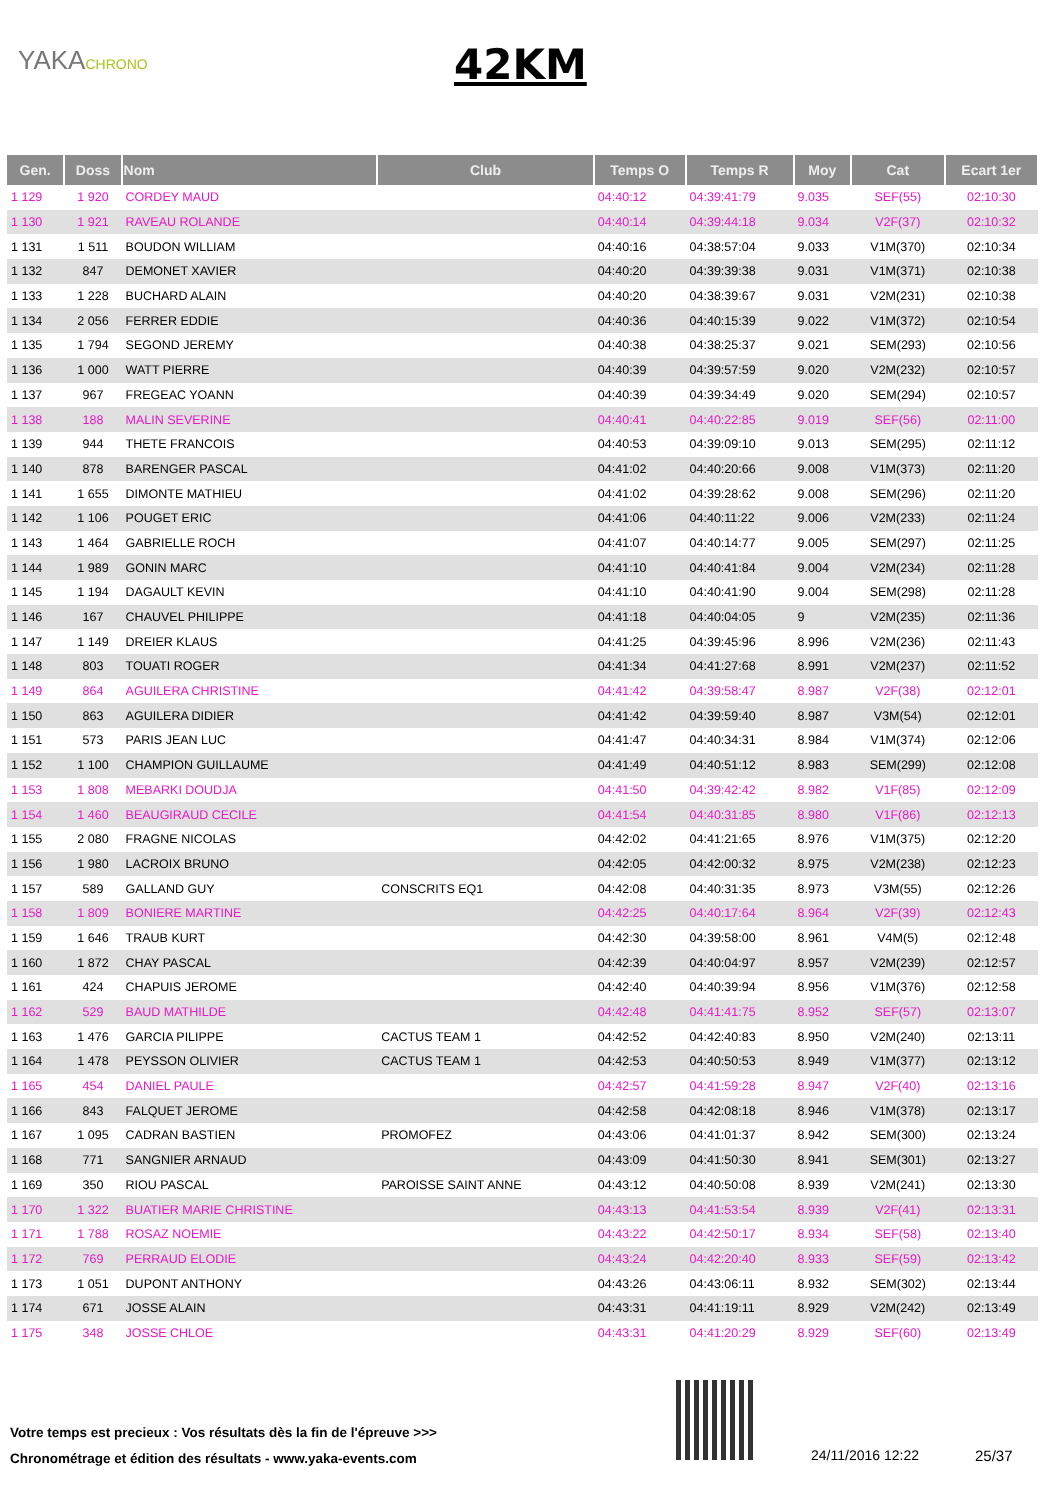YAKACHRONO 42KM
| Gen. | Doss | Nom | Club | Temps O | Temps R | Moy | Cat | Ecart 1er |
| --- | --- | --- | --- | --- | --- | --- | --- | --- |
| 1 129 | 1 920 | CORDEY MAUD | | 04:40:12 | 04:39:41:79 | 9.035 | SEF(55) | 02:10:30 |
| 1 130 | 1 921 | RAVEAU ROLANDE | | 04:40:14 | 04:39:44:18 | 9.034 | V2F(37) | 02:10:32 |
| 1 131 | 1 511 | BOUDON WILLIAM | | 04:40:16 | 04:38:57:04 | 9.033 | V1M(370) | 02:10:34 |
| 1 132 | 847 | DEMONET XAVIER | | 04:40:20 | 04:39:39:38 | 9.031 | V1M(371) | 02:10:38 |
| 1 133 | 1 228 | BUCHARD ALAIN | | 04:40:20 | 04:38:39:67 | 9.031 | V2M(231) | 02:10:38 |
| 1 134 | 2 056 | FERRER EDDIE | | 04:40:36 | 04:40:15:39 | 9.022 | V1M(372) | 02:10:54 |
| 1 135 | 1 794 | SEGOND JEREMY | | 04:40:38 | 04:38:25:37 | 9.021 | SEM(293) | 02:10:56 |
| 1 136 | 1 000 | WATT PIERRE | | 04:40:39 | 04:39:57:59 | 9.020 | V2M(232) | 02:10:57 |
| 1 137 | 967 | FREGEAC YOANN | | 04:40:39 | 04:39:34:49 | 9.020 | SEM(294) | 02:10:57 |
| 1 138 | 188 | MALIN SEVERINE | | 04:40:41 | 04:40:22:85 | 9.019 | SEF(56) | 02:11:00 |
| 1 139 | 944 | THETE FRANCOIS | | 04:40:53 | 04:39:09:10 | 9.013 | SEM(295) | 02:11:12 |
| 1 140 | 878 | BARENGER PASCAL | | 04:41:02 | 04:40:20:66 | 9.008 | V1M(373) | 02:11:20 |
| 1 141 | 1 655 | DIMONTE MATHIEU | | 04:41:02 | 04:39:28:62 | 9.008 | SEM(296) | 02:11:20 |
| 1 142 | 1 106 | POUGET ERIC | | 04:41:06 | 04:40:11:22 | 9.006 | V2M(233) | 02:11:24 |
| 1 143 | 1 464 | GABRIELLE ROCH | | 04:41:07 | 04:40:14:77 | 9.005 | SEM(297) | 02:11:25 |
| 1 144 | 1 989 | GONIN MARC | | 04:41:10 | 04:40:41:84 | 9.004 | V2M(234) | 02:11:28 |
| 1 145 | 1 194 | DAGAULT KEVIN | | 04:41:10 | 04:40:41:90 | 9.004 | SEM(298) | 02:11:28 |
| 1 146 | 167 | CHAUVEL PHILIPPE | | 04:41:18 | 04:40:04:05 | 9 | V2M(235) | 02:11:36 |
| 1 147 | 1 149 | DREIER KLAUS | | 04:41:25 | 04:39:45:96 | 8.996 | V2M(236) | 02:11:43 |
| 1 148 | 803 | TOUATI ROGER | | 04:41:34 | 04:41:27:68 | 8.991 | V2M(237) | 02:11:52 |
| 1 149 | 864 | AGUILERA CHRISTINE | | 04:41:42 | 04:39:58:47 | 8.987 | V2F(38) | 02:12:01 |
| 1 150 | 863 | AGUILERA DIDIER | | 04:41:42 | 04:39:59:40 | 8.987 | V3M(54) | 02:12:01 |
| 1 151 | 573 | PARIS JEAN LUC | | 04:41:47 | 04:40:34:31 | 8.984 | V1M(374) | 02:12:06 |
| 1 152 | 1 100 | CHAMPION GUILLAUME | | 04:41:49 | 04:40:51:12 | 8.983 | SEM(299) | 02:12:08 |
| 1 153 | 1 808 | MEBARKI DOUDJA | | 04:41:50 | 04:39:42:42 | 8.982 | V1F(85) | 02:12:09 |
| 1 154 | 1 460 | BEAUGIRAUD CECILE | | 04:41:54 | 04:40:31:85 | 8.980 | V1F(86) | 02:12:13 |
| 1 155 | 2 080 | FRAGNE NICOLAS | | 04:42:02 | 04:41:21:65 | 8.976 | V1M(375) | 02:12:20 |
| 1 156 | 1 980 | LACROIX BRUNO | | 04:42:05 | 04:42:00:32 | 8.975 | V2M(238) | 02:12:23 |
| 1 157 | 589 | GALLAND GUY | CONSCRITS EQ1 | 04:42:08 | 04:40:31:35 | 8.973 | V3M(55) | 02:12:26 |
| 1 158 | 1 809 | BONIERE MARTINE | | 04:42:25 | 04:40:17:64 | 8.964 | V2F(39) | 02:12:43 |
| 1 159 | 1 646 | TRAUB KURT | | 04:42:30 | 04:39:58:00 | 8.961 | V4M(5) | 02:12:48 |
| 1 160 | 1 872 | CHAY PASCAL | | 04:42:39 | 04:40:04:97 | 8.957 | V2M(239) | 02:12:57 |
| 1 161 | 424 | CHAPUIS JEROME | | 04:42:40 | 04:40:39:94 | 8.956 | V1M(376) | 02:12:58 |
| 1 162 | 529 | BAUD MATHILDE | | 04:42:48 | 04:41:41:75 | 8.952 | SEF(57) | 02:13:07 |
| 1 163 | 1 476 | GARCIA PILIPPE | CACTUS TEAM 1 | 04:42:52 | 04:42:40:83 | 8.950 | V2M(240) | 02:13:11 |
| 1 164 | 1 478 | PEYSSON OLIVIER | CACTUS TEAM 1 | 04:42:53 | 04:40:50:53 | 8.949 | V1M(377) | 02:13:12 |
| 1 165 | 454 | DANIEL PAULE | | 04:42:57 | 04:41:59:28 | 8.947 | V2F(40) | 02:13:16 |
| 1 166 | 843 | FALQUET JEROME | | 04:42:58 | 04:42:08:18 | 8.946 | V1M(378) | 02:13:17 |
| 1 167 | 1 095 | CADRAN BASTIEN | PROMOFEZ | 04:43:06 | 04:41:01:37 | 8.942 | SEM(300) | 02:13:24 |
| 1 168 | 771 | SANGNIER ARNAUD | | 04:43:09 | 04:41:50:30 | 8.941 | SEM(301) | 02:13:27 |
| 1 169 | 350 | RIOU PASCAL | PAROISSE SAINT ANNE | 04:43:12 | 04:40:50:08 | 8.939 | V2M(241) | 02:13:30 |
| 1 170 | 1 322 | BUATIER MARIE CHRISTINE | | 04:43:13 | 04:41:53:54 | 8.939 | V2F(41) | 02:13:31 |
| 1 171 | 1 788 | ROSAZ NOEMIE | | 04:43:22 | 04:42:50:17 | 8.934 | SEF(58) | 02:13:40 |
| 1 172 | 769 | PERRAUD ELODIE | | 04:43:24 | 04:42:20:40 | 8.933 | SEF(59) | 02:13:42 |
| 1 173 | 1 051 | DUPONT ANTHONY | | 04:43:26 | 04:43:06:11 | 8.932 | SEM(302) | 02:13:44 |
| 1 174 | 671 | JOSSE ALAIN | | 04:43:31 | 04:41:19:11 | 8.929 | V2M(242) | 02:13:49 |
| 1 175 | 348 | JOSSE CHLOE | | 04:43:31 | 04:41:20:29 | 8.929 | SEF(60) | 02:13:49 |
Votre temps est precieux : Vos résultats dès la fin de l'épreuve >>>
Chronométrage et édition des résultats - www.yaka-events.com
24/11/2016 12:22 25/37